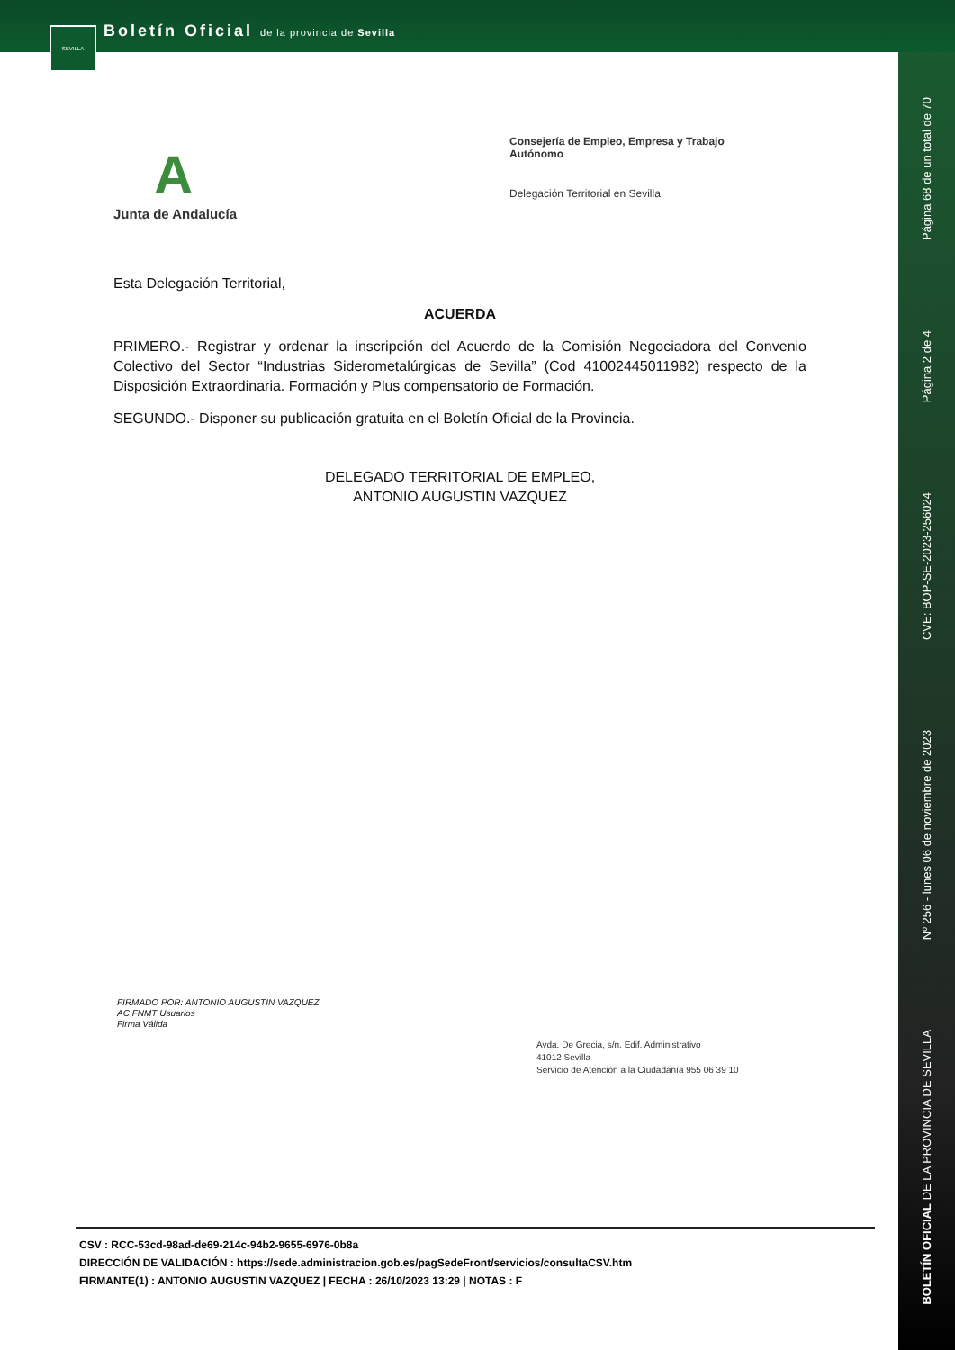Boletín Oficial de la provincia de Sevilla
SEVILLA
Página 68 de un total de 70
Página 2 de 4
CVE: BOP-SE-2023-256024
Nº 256 - lunes 06 de noviembre de 2023
BOLETÍN OFICIAL DE LA PROVINCIA DE SEVILLA
A
Junta de Andalucía
Consejería de Empleo, Empresa y Trabajo
Autónomo
Delegación Territorial en Sevilla
Esta Delegación Territorial,
ACUERDA
PRIMERO.- Registrar y ordenar la inscripción del Acuerdo de la Comisión Negociadora del Convenio Colectivo del Sector “Industrias Siderometalúrgicas de Sevilla” (Cod 41002445011982) respecto de la Disposición Extraordinaria. Formación y Plus compensatorio de Formación.
SEGUNDO.- Disponer su publicación gratuita en el Boletín Oficial de la Provincia.
DELEGADO TERRITORIAL DE EMPLEO,
ANTONIO AUGUSTIN VAZQUEZ
FIRMADO POR: ANTONIO AUGUSTIN VAZQUEZ
AC FNMT Usuarios
Firma Válida
Avda. De Grecia, s/n. Edif. Administrativo
41012 Sevilla
Servicio de Atención a la Ciudadanía 955 06 39 10
CSV : RCC-53cd-98ad-de69-214c-94b2-9655-6976-0b8a
DIRECCIÓN DE VALIDACIÓN : https://sede.administracion.gob.es/pagSedeFront/servicios/consultaCSV.htm
FIRMANTE(1) : ANTONIO AUGUSTIN VAZQUEZ | FECHA : 26/10/2023 13:29 | NOTAS : F